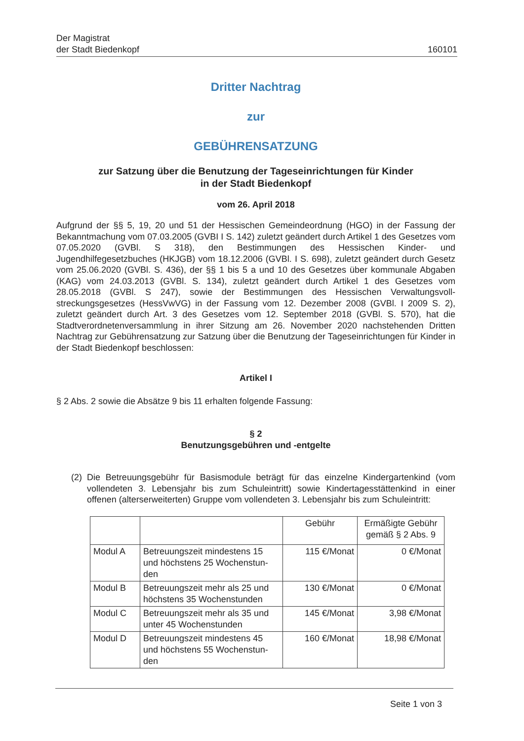Der Magistrat
der Stadt Biedenkopf
160101
Dritter Nachtrag
zur
GEBÜHRENSATZUNG
zur Satzung über die Benutzung der Tageseinrichtungen für Kinder
in der Stadt Biedenkopf
vom 26. April 2018
Aufgrund der §§ 5, 19, 20 und 51 der Hessischen Gemeindeordnung (HGO) in der Fassung der Bekanntmachung vom 07.03.2005 (GVBI I S. 142) zuletzt geändert durch Artikel 1 des Gesetzes vom 07.05.2020 (GVBl. S 318), den Bestimmungen des Hessischen Kinder- und Jugendhilfegesetzbuches (HKJGB) vom 18.12.2006 (GVBl. I S. 698), zuletzt geändert durch Gesetz vom 25.06.2020 (GVBl. S. 436), der §§ 1 bis 5 a und 10 des Gesetzes über kommunale Abgaben (KAG) vom 24.03.2013 (GVBl. S. 134), zuletzt geändert durch Artikel 1 des Gesetzes vom 28.05.2018 (GVBl. S 247), sowie der Bestimmungen des Hessischen Verwaltungsvoll­streckungsgesetzes (HessVwVG) in der Fassung vom 12. Dezember 2008 (GVBl. I 2009 S. 2), zuletzt geändert durch Art. 3 des Gesetzes vom 12. September 2018 (GVBl. S. 570), hat die Stadtverordnetenversammlung in ihrer Sitzung am 26. November 2020 nachstehenden Dritten Nachtrag zur Gebührensatzung zur Satzung über die Benutzung der Tageseinrichtun­gen für Kinder in der Stadt Biedenkopf beschlossen:
Artikel I
§ 2 Abs. 2 sowie die Absätze 9 bis 11 erhalten folgende Fassung:
§ 2
Benutzungsgebühren und -entgelte
(2)
Die Betreuungsgebühr für Basismodule beträgt für das einzelne Kindergartenkind (vom vollendeten 3. Lebensjahr bis zum Schuleintritt) sowie Kindertagesstättenkind in einer offenen (alterserweiterten) Gruppe vom vollendeten 3. Lebensjahr bis zum Schulein­tritt:
| | | Gebühr | Ermäßigte Gebühr gemäß § 2 Abs. 9 |
| Modul A | Betreuungszeit mindestens 15 und höchstens 25 Wochenstun­den | 115 €/Monat | 0 €/Monat |
| Modul B | Betreuungszeit mehr als 25 und höchstens 35 Wochenstunden | 130 €/Monat | 0 €/Monat |
| Modul C | Betreuungszeit mehr als 35 und unter 45 Wochenstunden | 145 €/Monat | 3,98 €/Monat |
| Modul D | Betreuungszeit mindestens 45 und höchstens 55 Wochenstun­den | 160 €/Monat | 18,98 €/Monat |
Seite 1 von 3